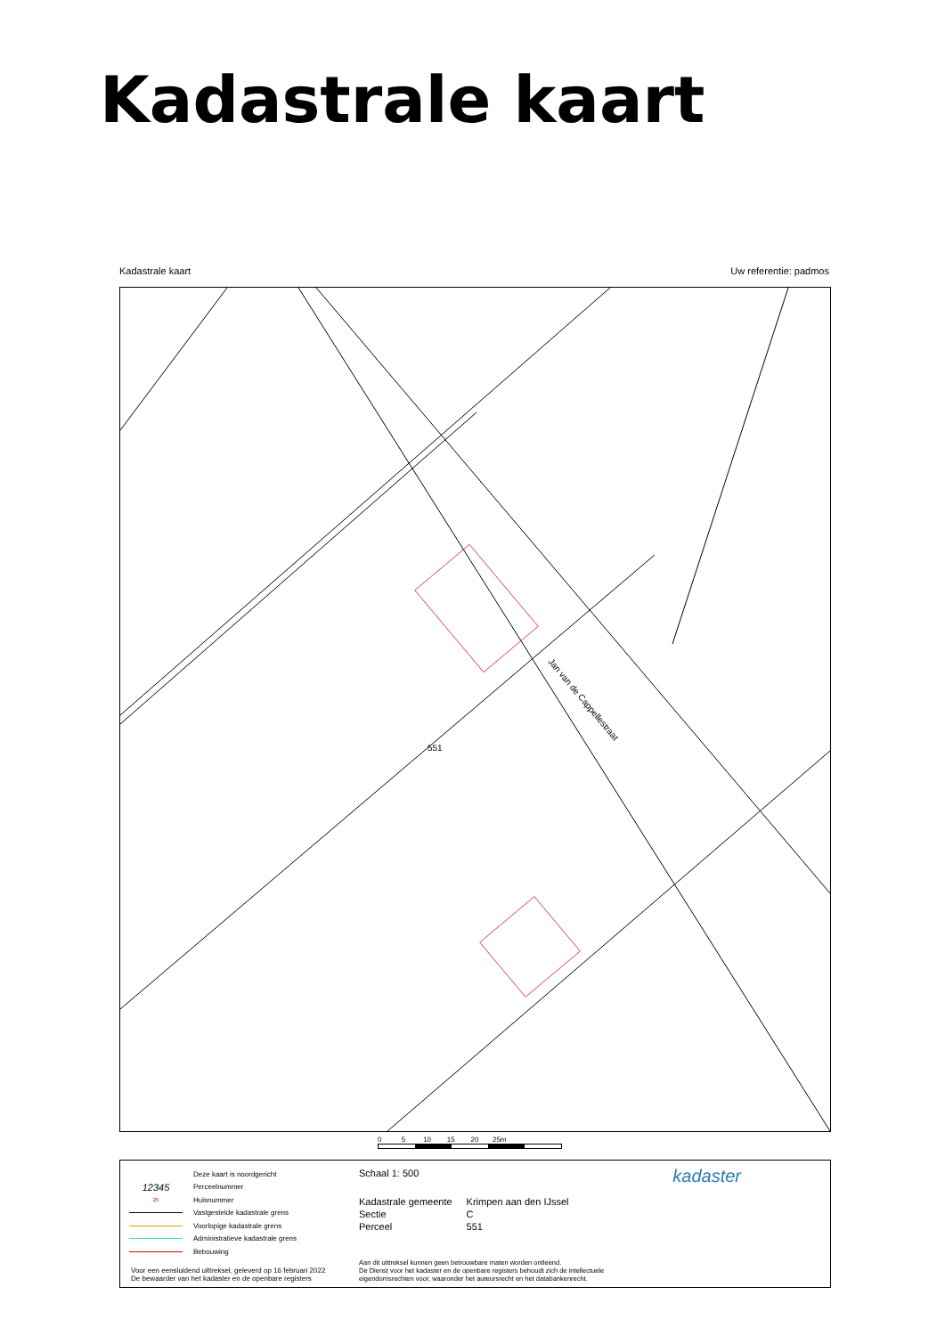Kadastrale kaart
Kadastrale kaart Uw referentie: padmos
Jan van de Cappellestraat
551
0 5 10 15 20 25m
Deze kaart is noordgericht
12345 Perceelnummer
25 Huisnummer
Vastgestelde kadastrale grens
Voorlopige kadastrale grens
Administratieve kadastrale grens
Bebouwing
Schaal 1: 500
| Kadastrale gemeente | Krimpen aan den IJssel |
| Sectie | C |
| Perceel | 551 |
kadaster
Voor een eensluidend uittreksel, geleverd op 16 februari 2022
De bewaarder van het kadaster en de openbare registers
Aan dit uittreksel kunnen geen betrouwbare maten worden ontleend.
De Dienst voor het kadaster en de openbare registers behoudt zich de intellectuele
eigendomsrechten voor, waaronder het auteursrecht en het databankenrecht.